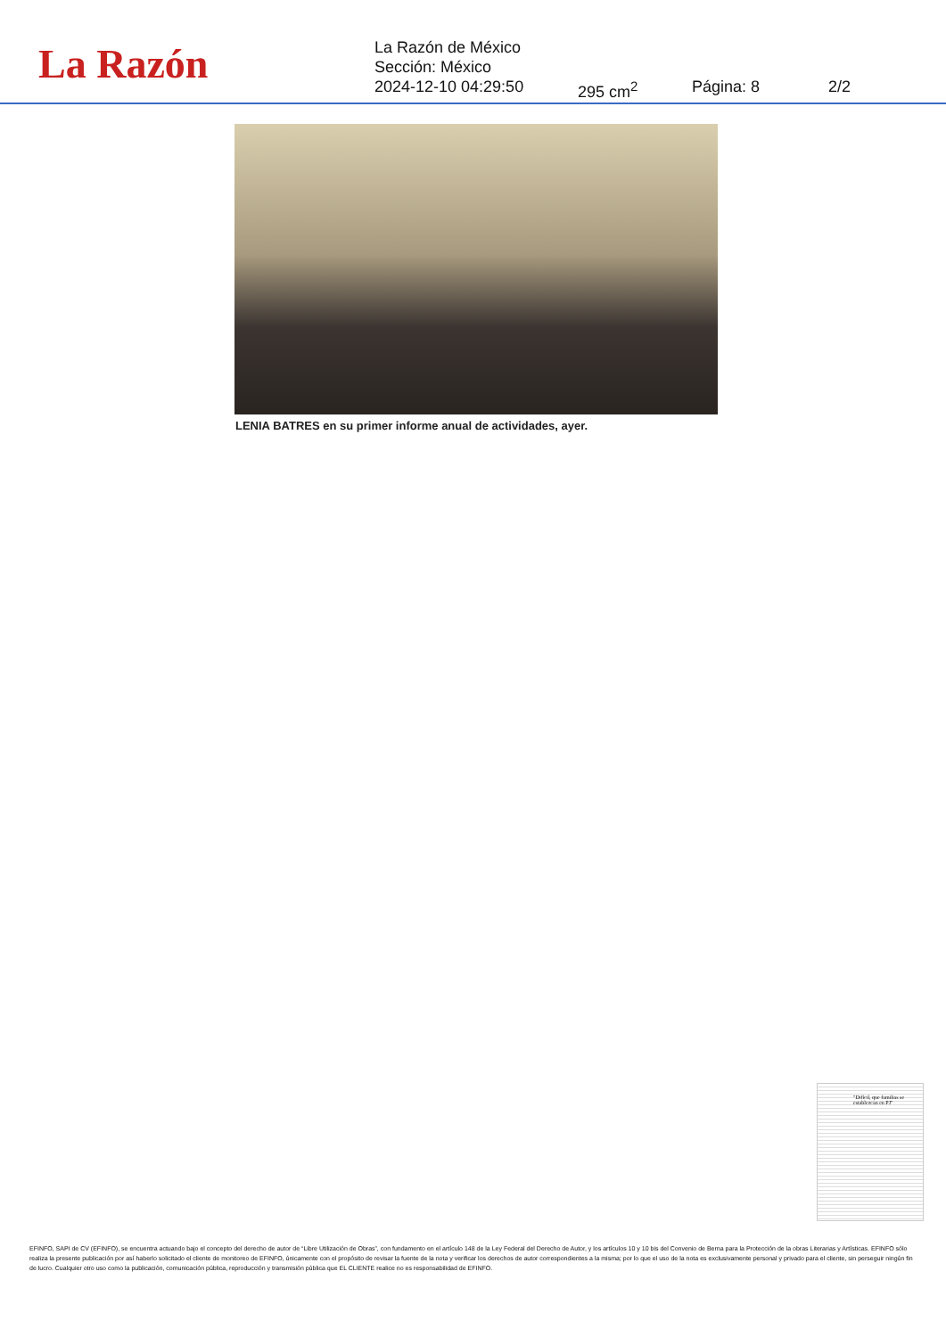La Razón
La Razón de México
Sección: México
2024-12-10 04:29:50 295 cm<sup>2</sup> Página: 8 2/2
LENIA BATRES en su primer informe anual de actividades, ayer.
"Difícil, que familias se establezcan en PJ"
EFINFO, SAPI de CV (EFINFO), se encuentra actuando bajo el concepto del derecho de autor de “Libre Utilización de Obras”, con fundamento en el artículo 148 de la Ley Federal del Derecho de Autor, y los artículos 10 y 10 bis del Convenio de Berna para la Protección de la obras Literarias y Artísticas. EFINFO sólo realiza la presente publicación por así haberlo solicitado el cliente de monitoreo de EFINFO, únicamente con el propósito de revisar la fuente de la nota y verificar los derechos de autor correspondientes a la misma; por lo que el uso de la nota es exclusivamente personal y privado para el cliente, sin perseguir ningún fin de lucro. Cualquier otro uso como la publicación, comunicación pública, reproducción y transmisión pública que EL CLIENTE realice no es responsabilidad de EFINFO.